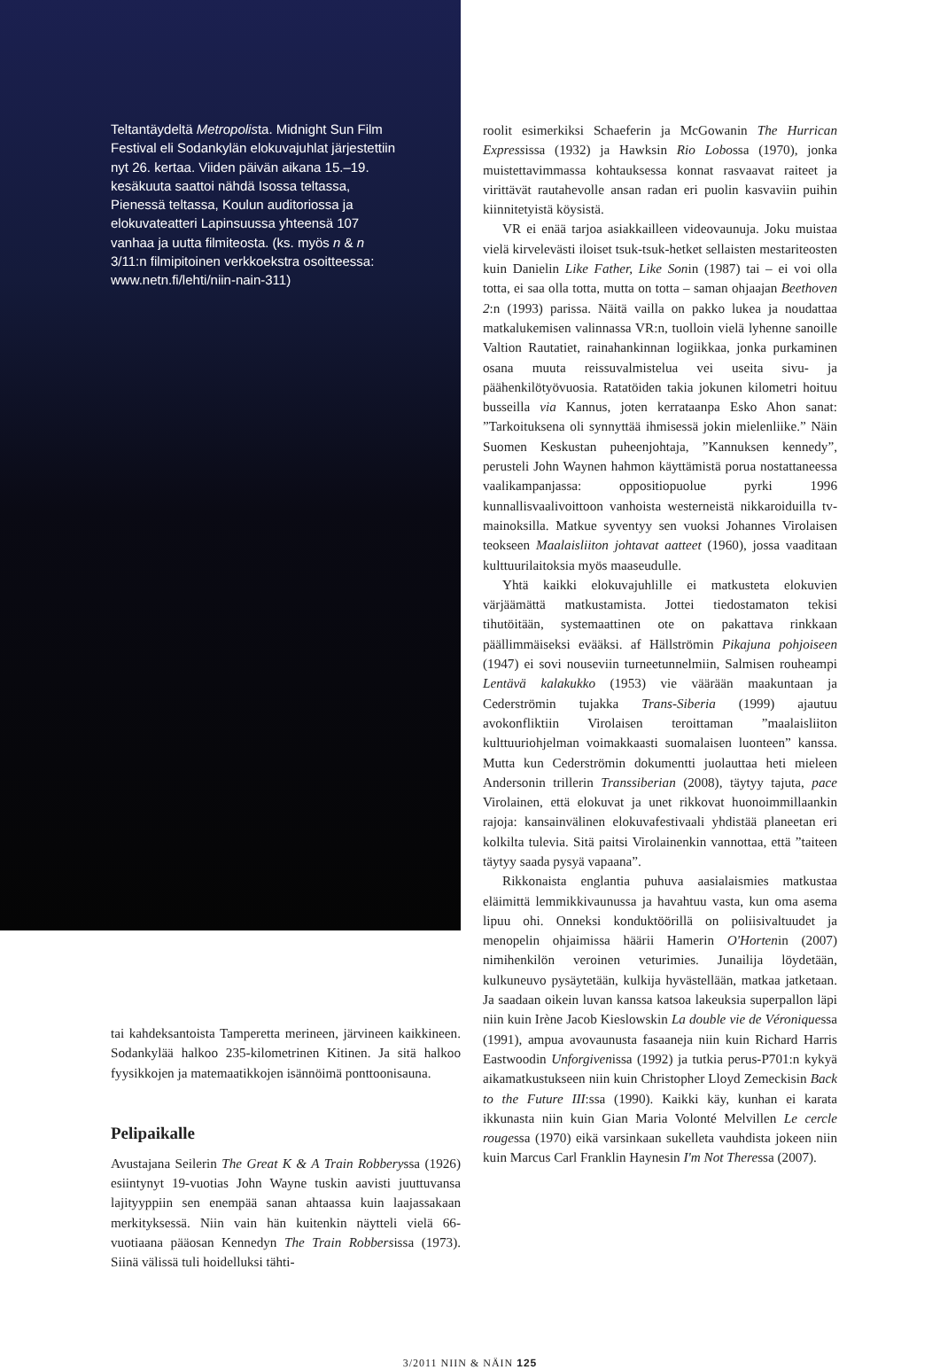Teltantäydeltä Metropolista. Midnight Sun Film Festival eli Sodankylän elokuvajuhlat järjestettiin nyt 26. kertaa. Viiden päivän aikana 15.–19. kesäkuuta saattoi nähdä Isossa teltassa, Pienessä teltassa, Koulun auditoriossa ja elokuvateatteri Lapinsuussa yhteensä 107 vanhaa ja uutta filmiteosta. (ks. myös n & n 3/11:n filmipitoinen verkkoekstra osoitteessa: www.netn.fi/lehti/niin-nain-311)
tai kahdeksantoista Tamperetta merineen, järvineen kaikkineen. Sodankylää halkoo 235-kilometrinen Kitinen. Ja sitä halkoo fyysikkojen ja matemaatikkojen isännöimä ponttoonisauna.
Pelipaikalle
Avustajana Seilerin The Great K & A Train Robberyssa (1926) esiintynyt 19-vuotias John Wayne tuskin aavisti juuttuvansa lajityyppiin sen enempää sanan ahtaassa kuin laajassakaan merkityksessä. Niin vain hän kuitenkin näytteli vielä 66-vuotiaana pääosan Kennedyn The Train Robbersissa (1973). Siinä välissä tuli hoidelluksi tähti-
roolit esimerkiksi Schaeferin ja McGowanin The Hurrican Expressissa (1932) ja Hawksin Rio Lobossa (1970), jonka muistettavimmassa kohtauksessa konnat rasvaavat raiteet ja virittävät rautahevolle ansan radan eri puolin kasvaviin puihin kiinnitetyistä köysistä.
VR ei enää tarjoa asiakkailleen videovaunuja. Joku muistaa vielä kirvelevästi iloiset tsuk-tsuk-hetket sellaisten mestariteosten kuin Danielin Like Father, Like Sonin (1987) tai – ei voi olla totta, ei saa olla totta, mutta on totta – saman ohjaajan Beethoven 2:n (1993) parissa. Näitä vailla on pakko lukea ja noudattaa matkalukemisen valinnassa VR:n, tuolloin vielä lyhenne sanoille Valtion Rautatiet, rainahankinnan logiikkaa, jonka purkaminen osana muuta reissuvalmistelua vei useita sivu- ja päähenkilötyövuosia. Ratatöiden takia jokunen kilometri hoituu busseilla via Kannus, joten kerrataanpa Esko Ahon sanat: ”Tarkoituksena oli synnyttää ihmisessä jokin mielenliike.” Näin Suomen Keskustan puheenjohtaja, ”Kannuksen kennedy”, perusteli John Waynen hahmon käyttämistä porua nostattaneessa vaalikampanjassa: oppositiopuolue pyrki 1996 kunnallisvaalivoittoon vanhoista westerneistä nikkaroiduilla tv-mainoksilla. Matkue syventyy sen vuoksi Johannes Virolaisen teokseen Maalaisliiton johtavat aatteet (1960), jossa vaaditaan kulttuurilaitoksia myös maaseudulle.
Yhtä kaikki elokuvajuhlille ei matkusteta elokuvien värjäämättä matkustamista. Jottei tiedostamaton tekisi tihutöitään, systemaattinen ote on pakattava rinkkaan päällimmäiseksi evääksi. af Hällströmin Pikajuna pohjoiseen (1947) ei sovi nouseviin turneetunnelmiin, Salmisen rouheampi Lentävä kalakukko (1953) vie väärään maakuntaan ja Cederströmin tujakka Trans-Siberia (1999) ajautuu avokonfliktiin Virolaisen teroittaman ”maalaisliiton kulttuuriohjelman voimakkaasti suomalaisen luonteen” kanssa. Mutta kun Cederströmin dokumentti juolauttaa heti mieleen Andersonin trillerin Transsiberian (2008), täytyy tajuta, pace Virolainen, että elokuvat ja unet rikkovat huonoimmillaankin rajoja: kansainvälinen elokuvafestivaali yhdistää planeetan eri kolkilta tulevia. Sitä paitsi Virolainenkin vannottaa, että ”taiteen täytyy saada pysyä vapaana”.
Rikkonaista englantia puhuva aasialaismies matkustaa eläimittä lemmikkivaunussa ja havahtuu vasta, kun oma asema lipuu ohi. Onneksi konduktöörillä on poliisivaltuudet ja menopelin ohjaimissa häärii Hamerin O'Hortenin (2007) nimihenkilön veroinen veturimies. Junailija löydetään, kulkuneuvo pysäytetään, kulkija hyvästellään, matkaa jatketaan. Ja saadaan oikein luvan kanssa katsoa lakeuksia superpallon läpi niin kuin Irène Jacob Kieslowskin La double vie de Véroniquessa (1991), ampua avovaunusta fasaaneja niin kuin Richard Harris Eastwoodin Unforgivenissa (1992) ja tutkia perus-P701:n kykyä aikamatkustukseen niin kuin Christopher Lloyd Zemeckisin Back to the Future III:ssa (1990). Kaikki käy, kunhan ei karata ikkunasta niin kuin Gian Maria Volonté Melvillen Le cercle rougessa (1970) eikä varsinkaan sukelleta vauhdista jokeen niin kuin Marcus Carl Franklin Haynesin I'm Not Theressa (2007).
3/2011 NIIN & NÄIN 125